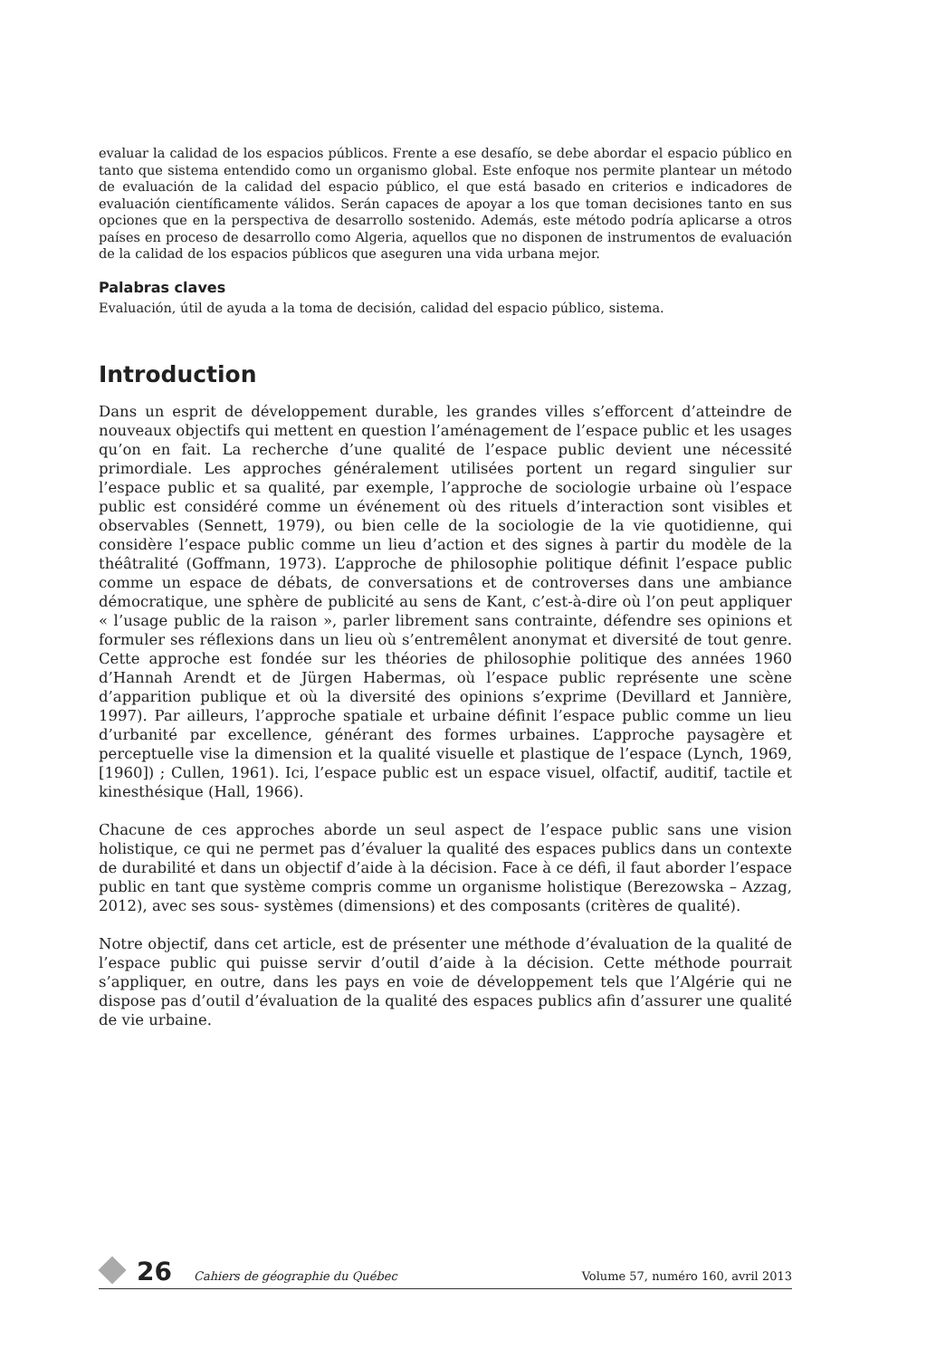evaluar la calidad de los espacios públicos. Frente a ese desafío, se debe abordar el espacio público en tanto que sistema entendido como un organismo global. Este enfoque nos permite plantear un método de evaluación de la calidad del espacio público, el que está basado en criterios e indicadores de evaluación científicamente válidos. Serán capaces de apoyar a los que toman decisiones tanto en sus opciones que en la perspectiva de desarrollo sostenido. Además, este método podría aplicarse a otros países en proceso de desarrollo como Algeria, aquellos que no disponen de instrumentos de evaluación de la calidad de los espacios públicos que aseguren una vida urbana mejor.
Palabras claves
Evaluación, útil de ayuda a la toma de decisión, calidad del espacio público, sistema.
Introduction
Dans un esprit de développement durable, les grandes villes s’efforcent d’atteindre de nouveaux objectifs qui mettent en question l’aménagement de l’espace public et les usages qu’on en fait. La recherche d’une qualité de l’espace public devient une nécessité primordiale. Les approches généralement utilisées portent un regard singulier sur l’espace public et sa qualité, par exemple, l’approche de sociologie urbaine où l’espace public est considéré comme un événement où des rituels d’interaction sont visibles et observables (Sennett, 1979), ou bien celle de la sociologie de la vie quotidienne, qui considère l’espace public comme un lieu d’action et des signes à partir du modèle de la théâtralité (Goffmann, 1973). L’approche de philosophie politique définit l’espace public comme un espace de débats, de conversations et de controverses dans une ambiance démocratique, une sphère de publicité au sens de Kant, c’est-à-dire où l’on peut appliquer « l’usage public de la raison », parler librement sans contrainte, défendre ses opinions et formuler ses réflexions dans un lieu où s’entremêlent anonymat et diversité de tout genre. Cette approche est fondée sur les théories de philosophie politique des années 1960 d’Hannah Arendt et de Jürgen Habermas, où l’espace public représente une scène d’apparition publique et où la diversité des opinions s’exprime (Devillard et Jannière, 1997). Par ailleurs, l’approche spatiale et urbaine définit l’espace public comme un lieu d’urbanité par excellence, générant des formes urbaines. L’approche paysagère et perceptuelle vise la dimension et la qualité visuelle et plastique de l’espace (Lynch, 1969, [1960]) ; Cullen, 1961). Ici, l’espace public est un espace visuel, olfactif, auditif, tactile et kinesthésique (Hall, 1966).
Chacune de ces approches aborde un seul aspect de l’espace public sans une vision holistique, ce qui ne permet pas d’évaluer la qualité des espaces publics dans un contexte de durabilité et dans un objectif d’aide à la décision. Face à ce défi, il faut aborder l’espace public en tant que système compris comme un organisme holistique (Berezowska – Azzag, 2012), avec ses sous- systèmes (dimensions) et des composants (critères de qualité).
Notre objectif, dans cet article, est de présenter une méthode d’évaluation de la qualité de l’espace public qui puisse servir d’outil d’aide à la décision. Cette méthode pourrait s’appliquer, en outre, dans les pays en voie de développement tels que l’Algérie qui ne dispose pas d’outil d’évaluation de la qualité des espaces publics afin d’assurer une qualité de vie urbaine.
26 Cahiers de géographie du Québec Volume 57, numéro 160, avril 2013